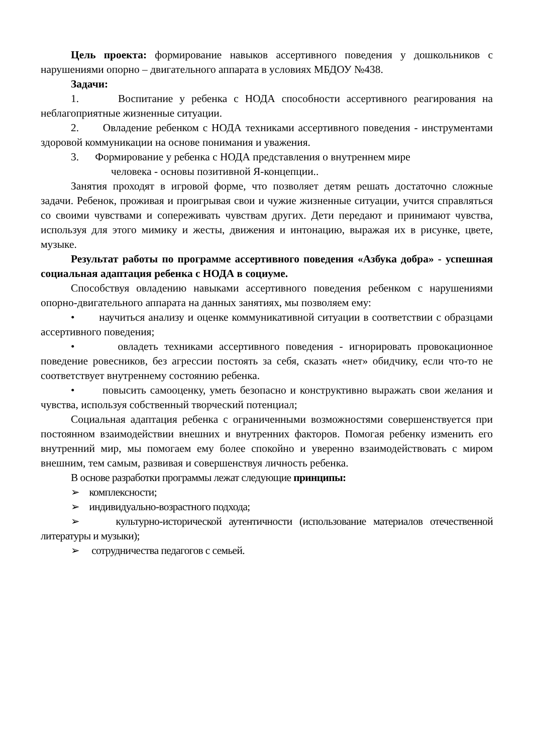Цель проекта: формирование навыков ассертивного поведения у дошкольников с нарушениями опорно – двигательного аппарата в условиях МБДОУ №438.
Задачи:
1. Воспитание у ребенка с НОДА способности ассертивного реагирования на неблагоприятные жизненные ситуации.
2. Овладение ребенком с НОДА техниками ассертивного поведения - инструментами здоровой коммуникации на основе понимания и уважения.
3. Формирование у ребенка с НОДА представления о внутреннем мире
человека - основы позитивной Я-концепции..
Занятия проходят в игровой форме, что позволяет детям решать достаточно сложные задачи. Ребенок, проживая и проигрывая свои и чужие жизненные ситуации, учится справляться со своими чувствами и сопереживать чувствам других. Дети передают и принимают чувства, используя для этого мимику и жесты, движения и интонацию, выражая их в рисунке, цвете, музыке.
Результат работы по программе ассертивного поведения «Азбука добра» - успешная социальная адаптация ребенка с НОДА в социуме.
Способствуя овладению навыками ассертивного поведения ребенком с нарушениями опорно-двигательного аппарата на данных занятиях, мы позволяем ему:
• научиться анализу и оценке коммуникативной ситуации в соответствии с образцами ассертивного поведения;
• овладеть техниками ассертивного поведения - игнорировать провокационное поведение ровесников, без агрессии постоять за себя, сказать «нет» обидчику, если что-то не соответствует внутреннему состоянию ребенка.
• повысить самооценку, уметь безопасно и конструктивно выражать свои желания и чувства, используя собственный творческий потенциал;
Социальная адаптация ребенка с ограниченными возможностями совершенствуется при постоянном взаимодействии внешних и внутренних факторов. Помогая ребенку изменить его внутренний мир, мы помогаем ему более спокойно и уверенно взаимодействовать с миром внешним, тем самым, развивая и совершенствуя личность ребенка.
В основе разработки программы лежат следующие принципы:
➢ комплексности;
➢ индивидуально-возрастного подхода;
➢ культурно-исторической аутентичности (использование материалов отечественной литературы и музыки);
➢ сотрудничества педагогов с семьей.